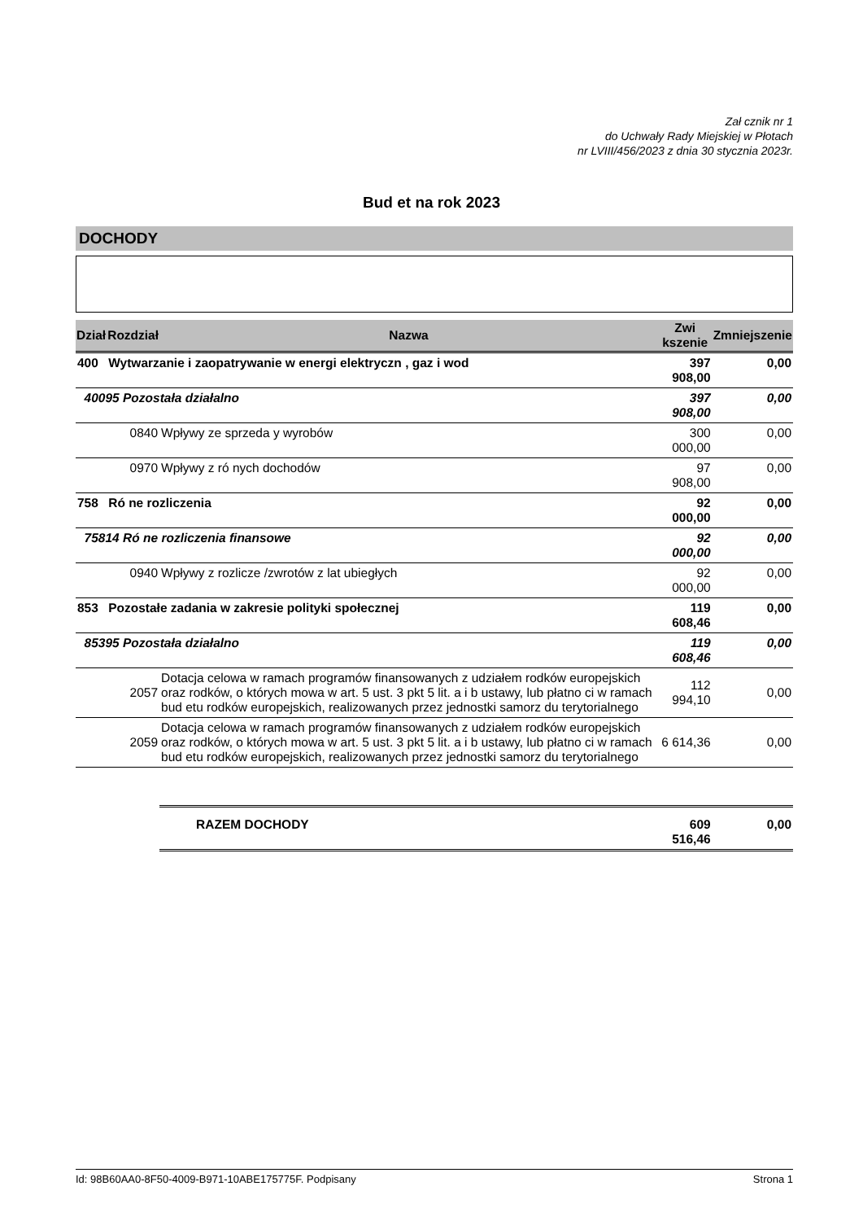Zał cznik nr 1
do Uchwały Rady Miejskiej w Płotach
nr LVIII/456/2023 z dnia 30 stycznia 2023r.
Bud et na rok 2023
DOCHODY
| Dział | Rozdział | Nazwa | Zwi kszenie | Zmniejszenie |
| --- | --- | --- | --- | --- |
| 400 | Wytwarzanie i zaopatrywanie w energi elektryczn , gaz i wod | | 397 908,00 | 0,00 |
| 40095 Pozostała działalno | | | 397 908,00 | 0,00 |
| | 0840 | Wpływy ze sprzeda y wyrobów | 300 000,00 | 0,00 |
| | 0970 | Wpływy z ró nych dochodów | 97 908,00 | 0,00 |
| 758 | Ró ne rozliczenia | | 92 000,00 | 0,00 |
| 75814 Ró ne rozliczenia finansowe | | | 92 000,00 | 0,00 |
| | 0940 | Wpływy z rozlicze /zwrotów z lat ubiegłych | 92 000,00 | 0,00 |
| 853 | Pozostałe zadania w zakresie polityki społecznej | | 119 608,46 | 0,00 |
| 85395 Pozostała działalno | | | 119 608,46 | 0,00 |
| | 2057 | Dotacja celowa w ramach programów finansowanych z udziałem rodków europejskich oraz rodków, o których mowa w art. 5 ust. 3 pkt 5 lit. a i b ustawy, lub płatno ci w ramach bud etu rodków europejskich, realizowanych przez jednostki samorz du terytorialnego | 112 994,10 | 0,00 |
| | 2059 | Dotacja celowa w ramach programów finansowanych z udziałem rodków europejskich oraz rodków, o których mowa w art. 5 ust. 3 pkt 5 lit. a i b ustawy, lub płatno ci w ramach bud etu rodków europejskich, realizowanych przez jednostki samorz du terytorialnego | 6 614,36 | 0,00 |
| | | RAZEM DOCHODY | 609 516,46 | 0,00 |
Id: 98B60AA0-8F50-4009-B971-10ABE175775F. Podpisany Strona 1